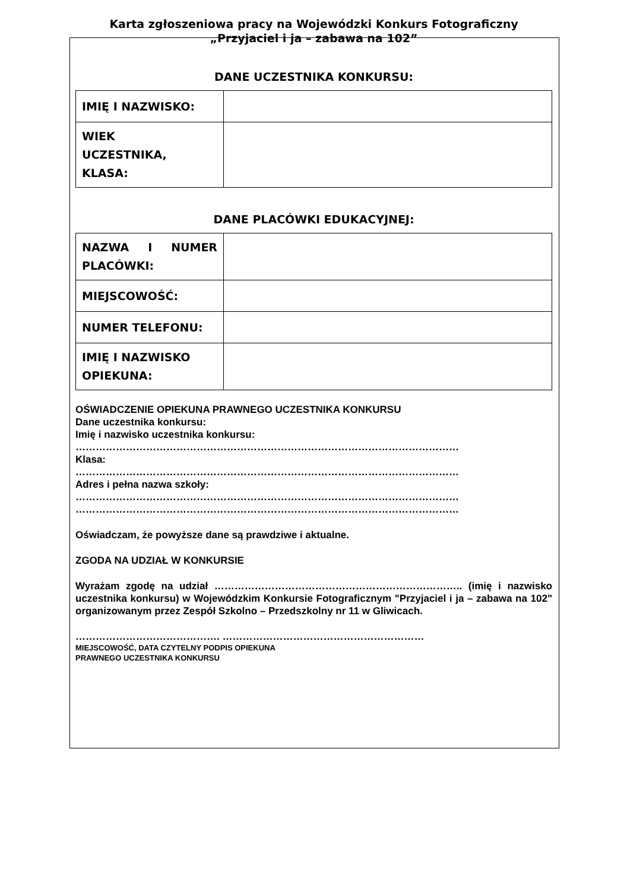Karta zgłoszeniowa pracy na Wojewódzki Konkurs Fotograficzny
„Przyjaciel i ja – zabawa na 102”
DANE UCZESTNIKA KONKURSU:
| IMIĘ I NAZWISKO: | |
| WIEK UCZESTNIKA, KLASA: | |
DANE PLACÓWKI EDUKACYJNEJ:
| NAZWA I NUMER PLACÓWKI: | |
| MIEJSCOWOŚĆ: | |
| NUMER TELEFONU: | |
| IMIĘ I NAZWISKO OPIEKUNA: | |
OŚWIADCZENIE OPIEKUNA PRAWNEGO UCZESTNIKA KONKURSU
Dane uczestnika konkursu:
Imię i nazwisko uczestnika konkursu:
……………………………………………………………………………………………………
Klasa:
……………………………………………………………………………………………………
Adres i pełna nazwa szkoły:
……………………………………………………………………………………………………
……………………………………………………………………………………………………
Oświadczam, że powyższe dane są prawdziwe i aktualne.
ZGODA NA UDZIAŁ W KONKURSIE
Wyrażam zgodę na udział ……………………………………………………………….. (imię i nazwisko uczestnika konkursu) w Wojewódzkim Konkursie Fotograficznym "Przyjaciel i ja – zabawa na 102" organizowanym przez Zespół Szkolno – Przedszkolny nr 11 w Gliwicach.
……………………………………. ……………………………………………………
MIEJSCOWOŚĆ, DATA CZYTELNY PODPIS OPIEKUNA
PRAWNEGO UCZESTNIKA KONKURSU